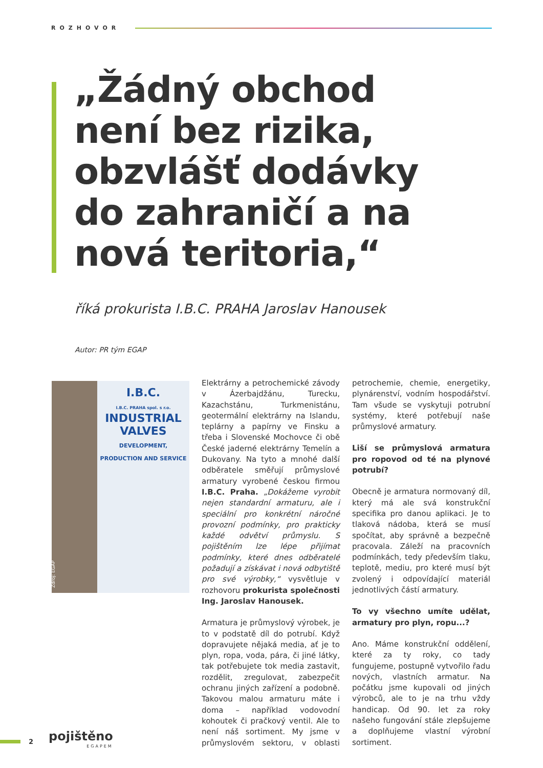ROZHOVOR
„Žádný obchod
není bez rizika,
obzvlášť dodávky
do zahraničí a na
nová teritoria,“
říká prokurista I.B.C. PRAHA Jaroslav Hanousek
Autor: PR tým EGAP
I.B.C.
I.B.C. PRAHA spol. s r.o.
INDUSTRIAL VALVES
DEVELOPMENT, PRODUCTION AND SERVICE
Zdroj: EGAP
Elektrárny a petrochemické závody v Ázerbajdžánu, Turecku, Kazachstánu, Turkmenistánu, geotermální elektrárny na Islandu, teplárny a papírny ve Finsku a třeba i Slovenské Mochovce či obě České jaderné elektrárny Temelín a Dukovany. Na tyto a mnohé další odběratele směřují průmyslové armatury vyrobené českou firmou I.B.C. Praha. „Dokážeme vyrobit nejen standardní armaturu, ale i speciální pro konkrétní náročné provozní podmínky, pro prakticky každé odvětví průmyslu. S pojištěním lze lépe přijímat podmínky, které dnes odběratelé požadují a získávat i nová odbytiště pro své výrobky,“ vysvětluje v rozhovoru prokurista společnosti Ing. Jaroslav Hanousek.
Armatura je průmyslový výrobek, je to v podstatě díl do potrubí. Když dopravujete nějaká media, ať je to plyn, ropa, voda, pára, či jiné látky, tak potřebujete tok media zastavit, rozdělit, zregulovat, zabezpečit ochranu jiných zařízení a podobně. Takovou malou armaturu máte i doma – například vodovodní kohoutek či pračkový ventil. Ale to není náš sortiment. My jsme v průmyslovém sektoru, v oblasti petrochemie, chemie, energetiky, plynárenství, vodním hospodářství. Tam všude se vyskytuji potrubní systémy, které potřebují naše průmyslové armatury.
Liší se průmyslová armatura pro ropovod od té na plynové potrubí?
Obecně je armatura normovaný díl, který má ale svá konstrukční specifika pro danou aplikaci. Je to tlaková nádoba, která se musí spočítat, aby správně a bezpečně pracovala. Záleží na pracovních podmínkách, tedy především tlaku, teplotě, mediu, pro které musí být zvolený i odpovídající materiál jednotlivých částí armatury.
To vy všechno umíte udělat, armatury pro plyn, ropu...?
Ano. Máme konstrukční oddělení, které za ty roky, co tady fungujeme, postupně vytvořilo řadu nových, vlastních armatur. Na počátku jsme kupovali od jiných výrobců, ale to je na trhu vždy handicap. Od 90. let za roky našeho fungování stále zlepšujeme a doplňujeme vlastní výrobní sortiment.
2
pojištěno
EGAPEM